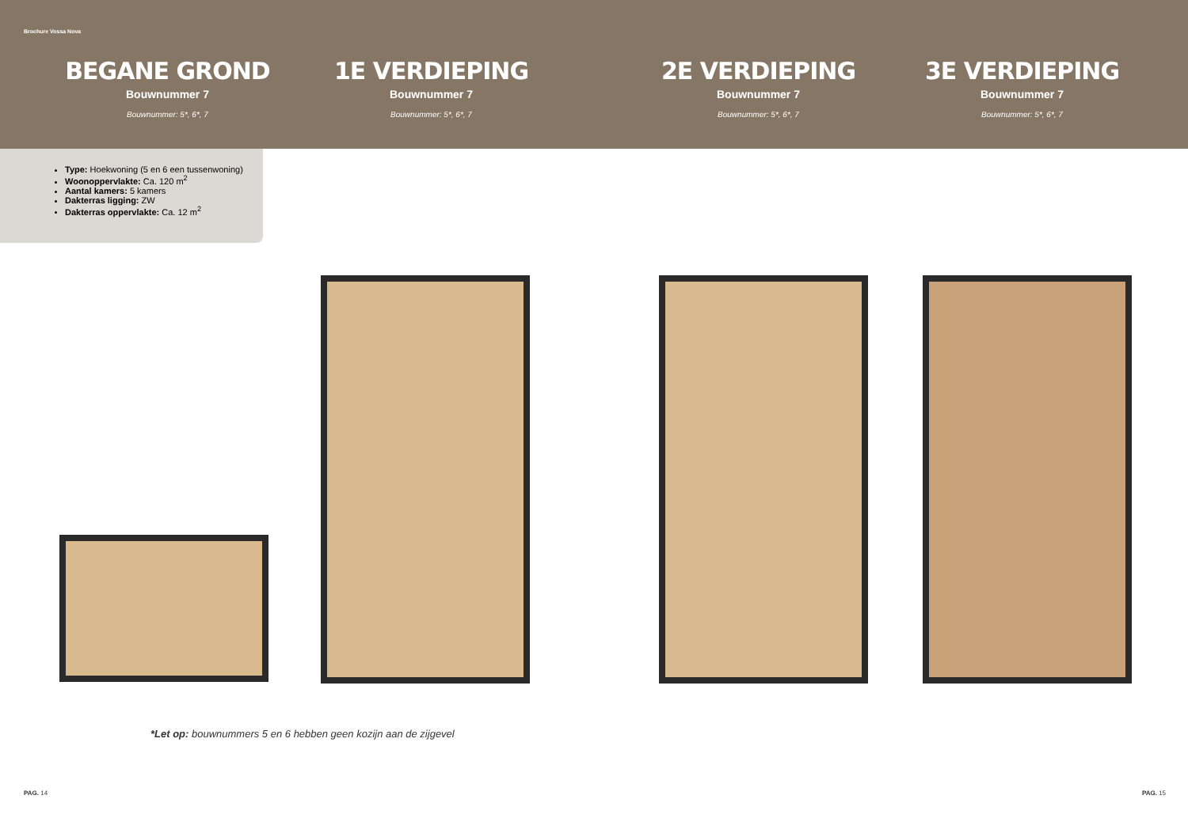Brochure Vossa Nova
BEGANE GROND
Bouwnummer 7
Bouwnummer: 5*, 6*, 7
1E VERDIEPING
Bouwnummer 7
Bouwnummer: 5*, 6*, 7
2E VERDIEPING
Bouwnummer 7
Bouwnummer: 5*, 6*, 7
3E VERDIEPING
Bouwnummer 7
Bouwnummer: 5*, 6*, 7
Type: Hoekwoning (5 en 6 een tussenwoning)
Woonoppervlakte: Ca. 120 m<sup>2</sup>
Aantal kamers: 5 kamers
Dakterras ligging: ZW
Dakterras oppervlakte: Ca. 12 m<sup>2</sup>
*Let op: bouwnummers 5 en 6 hebben geen kozijn aan de zijgevel
PAG. 14 PAG. 15